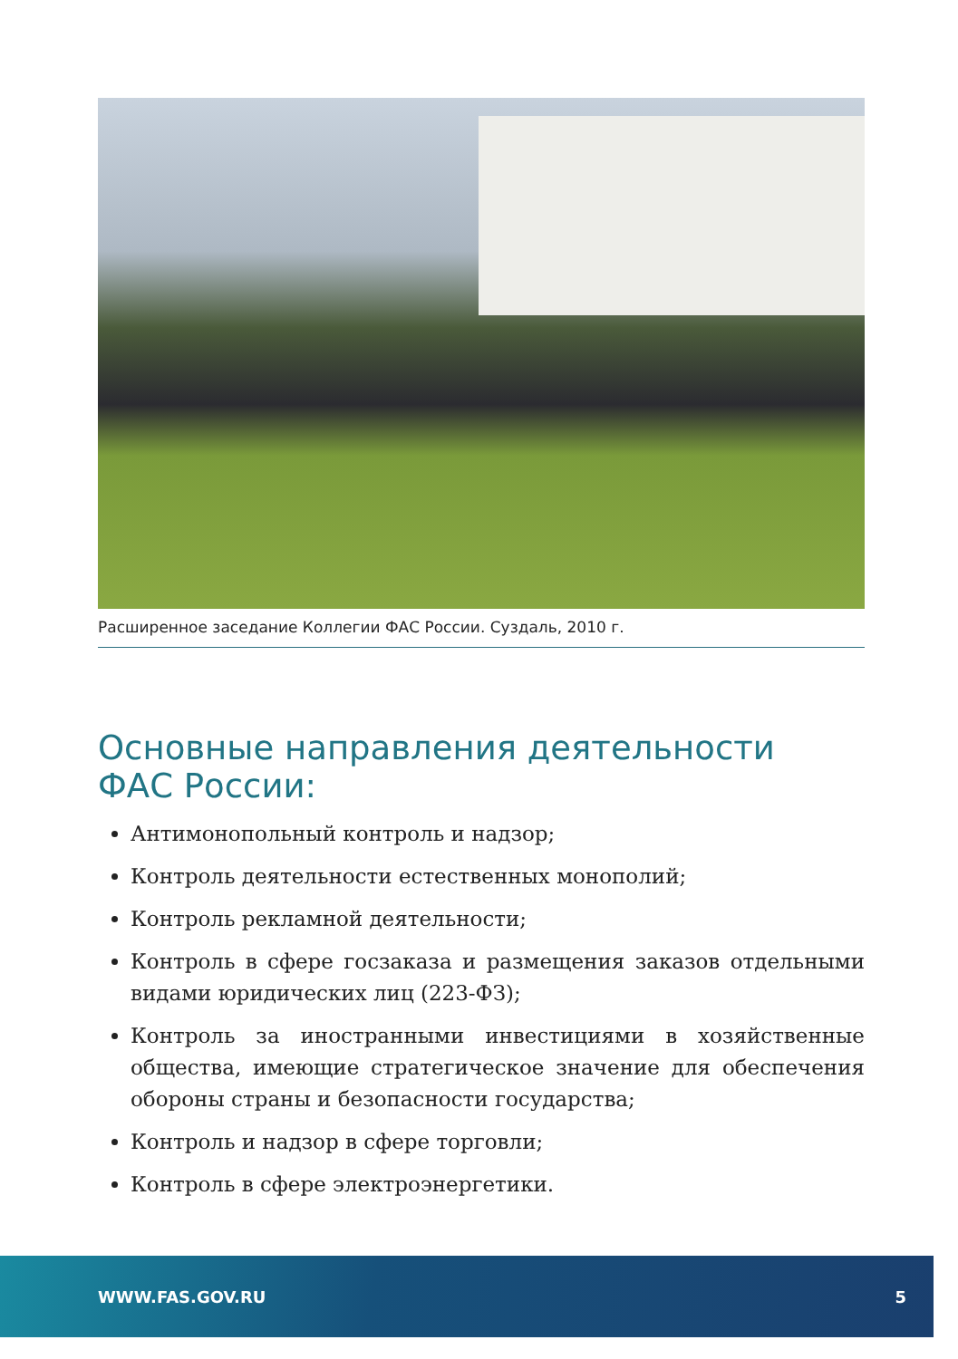Расширенное заседание Коллегии ФАС России. Суздаль, 2010 г.
Основные направления деятельности
ФАС России:
Антимонопольный контроль и надзор;
Контроль деятельности естественных монополий;
Контроль рекламной деятельности;
Контроль в сфере госзаказа и размещения заказов отдельными видами юридических лиц (223-ФЗ);
Контроль за иностранными инвестициями в хозяйственные общества, имеющие стратегическое значение для обеспечения обороны страны и безопасности государства;
Контроль и надзор в сфере торговли;
Контроль в сфере электроэнергетики.
WWW.FAS.GOV.RU 5